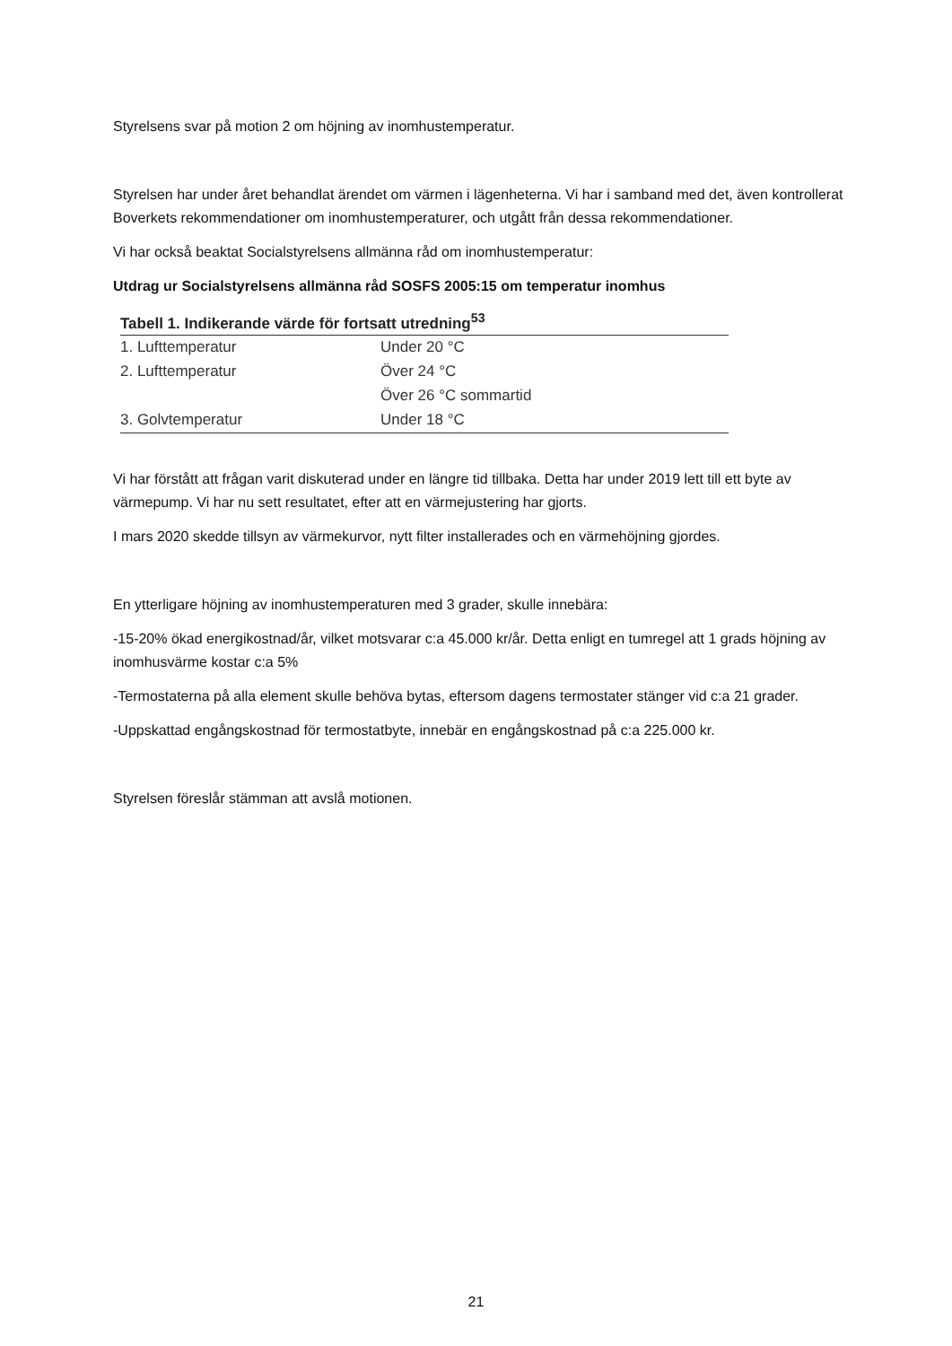Styrelsens svar på motion 2 om höjning av inomhustemperatur.
Styrelsen har under året behandlat ärendet om värmen i lägenheterna. Vi har i samband med det, även kontrollerat Boverkets rekommendationer om inomhustemperaturer, och utgått från dessa rekommendationer.
Vi har också beaktat Socialstyrelsens allmänna råd om inomhustemperatur:
Utdrag ur Socialstyrelsens allmänna råd SOSFS 2005:15 om temperatur inomhus
| Tabell 1. Indikerande värde för fortsatt utredning<sup>53</sup> | |
| --- | --- |
| 1. Lufttemperatur | Under 20 °C |
| 2. Lufttemperatur | Över 24 °C |
| | Över 26 °C sommartid |
| 3. Golvtemperatur | Under 18 °C |
Vi har förstått att frågan varit diskuterad under en längre tid tillbaka. Detta har under 2019 lett till ett byte av värmepump. Vi har nu sett resultatet, efter att en värmejustering har gjorts.
I mars 2020 skedde tillsyn av värmekurvor, nytt filter installerades och en värmehöjning gjordes.
En ytterligare höjning av inomhustemperaturen med 3 grader, skulle innebära:
-15-20% ökad energikostnad/år, vilket motsvarar c:a 45.000 kr/år. Detta enligt en tumregel att 1 grads höjning av inomhusvärme kostar c:a 5%
-Termostaterna på alla element skulle behöva bytas, eftersom dagens termostater stänger vid c:a 21 grader.
-Uppskattad engångskostnad för termostatbyte, innebär en engångskostnad på c:a 225.000 kr.
Styrelsen föreslår stämman att avslå motionen.
21